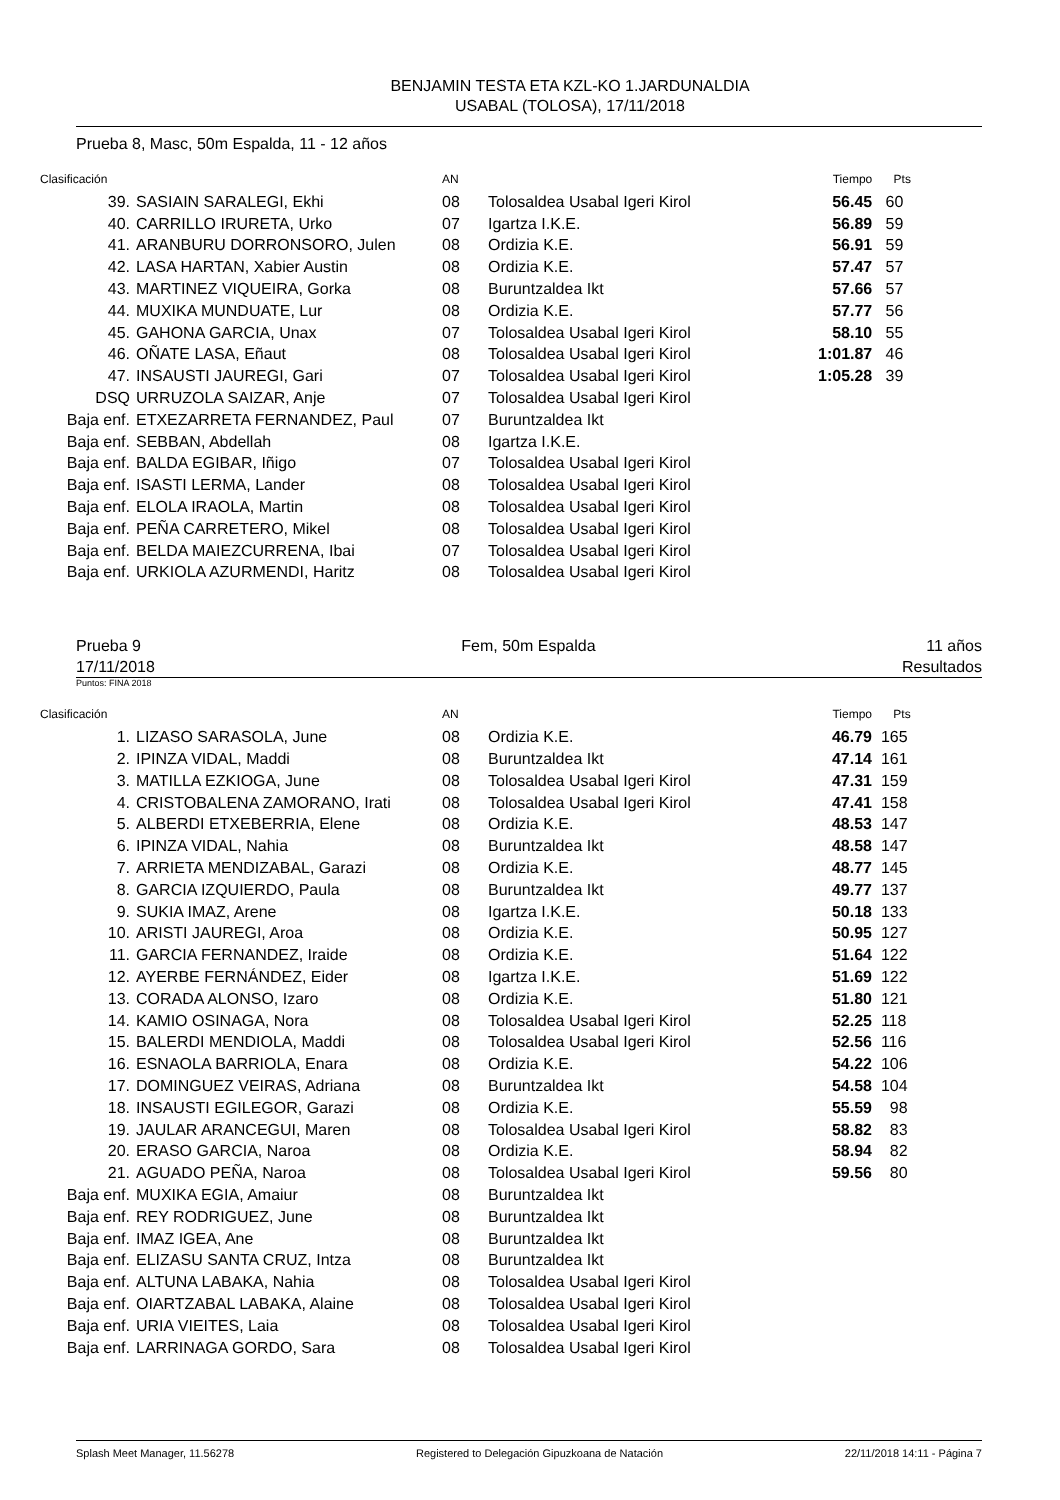BENJAMIN TESTA ETA KZL-KO 1.JARDUNALDIA
USABAL (TOLOSA), 17/11/2018
Prueba 8, Masc, 50m Espalda, 11 - 12 años
| Clasificación | | AN | | Tiempo | Pts |
| --- | --- | --- | --- | --- | --- |
| 39. | SASIAIN SARALEGI, Ekhi | 08 | Tolosaldea Usabal Igeri Kirol | 56.45 | 60 |
| 40. | CARRILLO IRURETA, Urko | 07 | Igartza I.K.E. | 56.89 | 59 |
| 41. | ARANBURU DORRONSORO, Julen | 08 | Ordizia K.E. | 56.91 | 59 |
| 42. | LASA HARTAN, Xabier Austin | 08 | Ordizia K.E. | 57.47 | 57 |
| 43. | MARTINEZ VIQUEIRA, Gorka | 08 | Buruntzaldea Ikt | 57.66 | 57 |
| 44. | MUXIKA MUNDUATE, Lur | 08 | Ordizia K.E. | 57.77 | 56 |
| 45. | GAHONA GARCIA, Unax | 07 | Tolosaldea Usabal Igeri Kirol | 58.10 | 55 |
| 46. | OÑATE LASA, Eñaut | 08 | Tolosaldea Usabal Igeri Kirol | 1:01.87 | 46 |
| 47. | INSAUSTI JAUREGI, Gari | 07 | Tolosaldea Usabal Igeri Kirol | 1:05.28 | 39 |
| DSQ | URRUZOLA SAIZAR, Anje | 07 | Tolosaldea Usabal Igeri Kirol | | |
| Baja enf. | ETXEZARRETA FERNANDEZ, Paul | 07 | Buruntzaldea Ikt | | |
| Baja enf. | SEBBAN, Abdellah | 08 | Igartza I.K.E. | | |
| Baja enf. | BALDA EGIBAR, Iñigo | 07 | Tolosaldea Usabal Igeri Kirol | | |
| Baja enf. | ISASTI LERMA, Lander | 08 | Tolosaldea Usabal Igeri Kirol | | |
| Baja enf. | ELOLA IRAOLA, Martin | 08 | Tolosaldea Usabal Igeri Kirol | | |
| Baja enf. | PEÑA CARRETERO, Mikel | 08 | Tolosaldea Usabal Igeri Kirol | | |
| Baja enf. | BELDA MAIEZCURRENA, Ibai | 07 | Tolosaldea Usabal Igeri Kirol | | |
| Baja enf. | URKIOLA AZURMENDI, Haritz | 08 | Tolosaldea Usabal Igeri Kirol | | |
Prueba 9
17/11/2018
Fem, 50m Espalda 11 años
Resultados
Puntos: FINA 2018
| Clasificación | | AN | | Tiempo | Pts |
| --- | --- | --- | --- | --- | --- |
| 1. | LIZASO SARASOLA, June | 08 | Ordizia K.E. | 46.79 | 165 |
| 2. | IPINZA VIDAL, Maddi | 08 | Buruntzaldea Ikt | 47.14 | 161 |
| 3. | MATILLA EZKIOGA, June | 08 | Tolosaldea Usabal Igeri Kirol | 47.31 | 159 |
| 4. | CRISTOBALENA ZAMORANO, Irati | 08 | Tolosaldea Usabal Igeri Kirol | 47.41 | 158 |
| 5. | ALBERDI ETXEBERRIA, Elene | 08 | Ordizia K.E. | 48.53 | 147 |
| 6. | IPINZA VIDAL, Nahia | 08 | Buruntzaldea Ikt | 48.58 | 147 |
| 7. | ARRIETA MENDIZABAL, Garazi | 08 | Ordizia K.E. | 48.77 | 145 |
| 8. | GARCIA IZQUIERDO, Paula | 08 | Buruntzaldea Ikt | 49.77 | 137 |
| 9. | SUKIA IMAZ, Arene | 08 | Igartza I.K.E. | 50.18 | 133 |
| 10. | ARISTI JAUREGI, Aroa | 08 | Ordizia K.E. | 50.95 | 127 |
| 11. | GARCIA FERNANDEZ, Iraide | 08 | Ordizia K.E. | 51.64 | 122 |
| 12. | AYERBE FERNÁNDEZ, Eider | 08 | Igartza I.K.E. | 51.69 | 122 |
| 13. | CORADA ALONSO, Izaro | 08 | Ordizia K.E. | 51.80 | 121 |
| 14. | KAMIO OSINAGA, Nora | 08 | Tolosaldea Usabal Igeri Kirol | 52.25 | 118 |
| 15. | BALERDI MENDIOLA, Maddi | 08 | Tolosaldea Usabal Igeri Kirol | 52.56 | 116 |
| 16. | ESNAOLA BARRIOLA, Enara | 08 | Ordizia K.E. | 54.22 | 106 |
| 17. | DOMINGUEZ VEIRAS, Adriana | 08 | Buruntzaldea Ikt | 54.58 | 104 |
| 18. | INSAUSTI EGILEGOR, Garazi | 08 | Ordizia K.E. | 55.59 | 98 |
| 19. | JAULAR ARANCEGUI, Maren | 08 | Tolosaldea Usabal Igeri Kirol | 58.82 | 83 |
| 20. | ERASO GARCIA, Naroa | 08 | Ordizia K.E. | 58.94 | 82 |
| 21. | AGUADO PEÑA, Naroa | 08 | Tolosaldea Usabal Igeri Kirol | 59.56 | 80 |
| Baja enf. | MUXIKA EGIA, Amaiur | 08 | Buruntzaldea Ikt | | |
| Baja enf. | REY RODRIGUEZ, June | 08 | Buruntzaldea Ikt | | |
| Baja enf. | IMAZ IGEA, Ane | 08 | Buruntzaldea Ikt | | |
| Baja enf. | ELIZASU SANTA CRUZ, Intza | 08 | Buruntzaldea Ikt | | |
| Baja enf. | ALTUNA LABAKA, Nahia | 08 | Tolosaldea Usabal Igeri Kirol | | |
| Baja enf. | OIARTZABAL LABAKA, Alaine | 08 | Tolosaldea Usabal Igeri Kirol | | |
| Baja enf. | URIA VIEITES, Laia | 08 | Tolosaldea Usabal Igeri Kirol | | |
| Baja enf. | LARRINAGA GORDO, Sara | 08 | Tolosaldea Usabal Igeri Kirol | | |
Splash Meet Manager, 11.56278 Registered to Delegación Gipuzkoana de Natación 22/11/2018 14:11 - Página 7